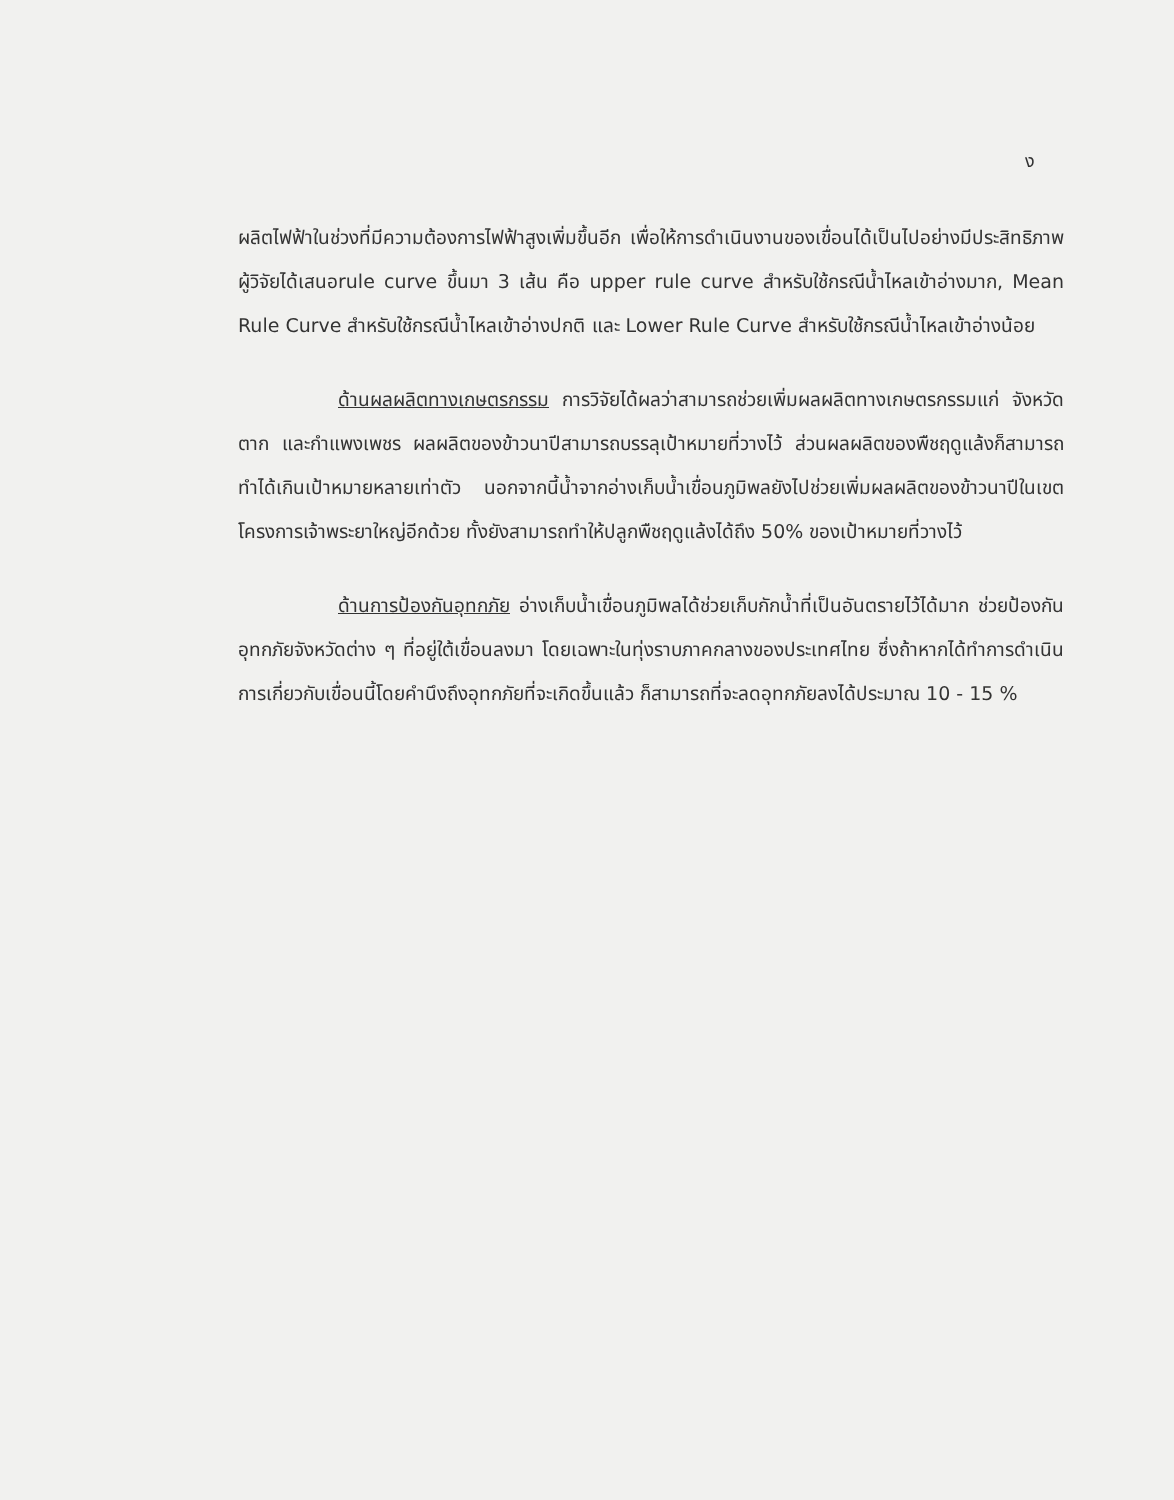ง
ผลิตไฟฟ้าในช่วงที่มีความต้องการไฟฟ้าสูงเพิ่มขึ้นอีก เพื่อให้การดำเนินงานของเขื่อนได้เป็นไปอย่างมีประสิทธิภาพ ผู้วิจัยได้เสนอrule curve ขึ้นมา 3 เส้น คือ upper rule curve สำหรับใช้กรณีน้ำไหลเข้าอ่างมาก, Mean Rule Curve สำหรับใช้กรณีน้ำไหลเข้าอ่างปกติ และ Lower Rule Curve สำหรับใช้กรณีน้ำไหลเข้าอ่างน้อย
ด้านผลผลิตทางเกษตรกรรม การวิจัยได้ผลว่าสามารถช่วยเพิ่มผลผลิตทางเกษตรกรรมแก่ จังหวัดตาก และกำแพงเพชร ผลผลิตของข้าวนาปีสามารถบรรลุเป้าหมายที่วางไว้ ส่วนผลผลิตของพืชฤดูแล้งก็สามารถทำได้เกินเป้าหมายหลายเท่าตัว นอกจากนี้น้ำจากอ่างเก็บน้ำเขื่อนภูมิพลยังไปช่วยเพิ่มผลผลิตของข้าวนาปีในเขตโครงการเจ้าพระยาใหญ่อีกด้วย ทั้งยังสามารถทำให้ปลูกพืชฤดูแล้งได้ถึง 50% ของเป้าหมายที่วางไว้
ด้านการป้องกันอุทกภัย อ่างเก็บน้ำเขื่อนภูมิพลได้ช่วยเก็บกักน้ำที่เป็นอันตรายไว้ได้มาก ช่วยป้องกันอุทกภัยจังหวัดต่าง ๆ ที่อยู่ใต้เขื่อนลงมา โดยเฉพาะในทุ่งราบภาคกลางของประเทศไทย ซึ่งถ้าหากได้ทำการดำเนินการเกี่ยวกับเขื่อนนี้โดยคำนึงถึงอุทกภัยที่จะเกิดขึ้นแล้ว ก็สามารถที่จะลดอุทกภัยลงได้ประมาณ 10 - 15 %